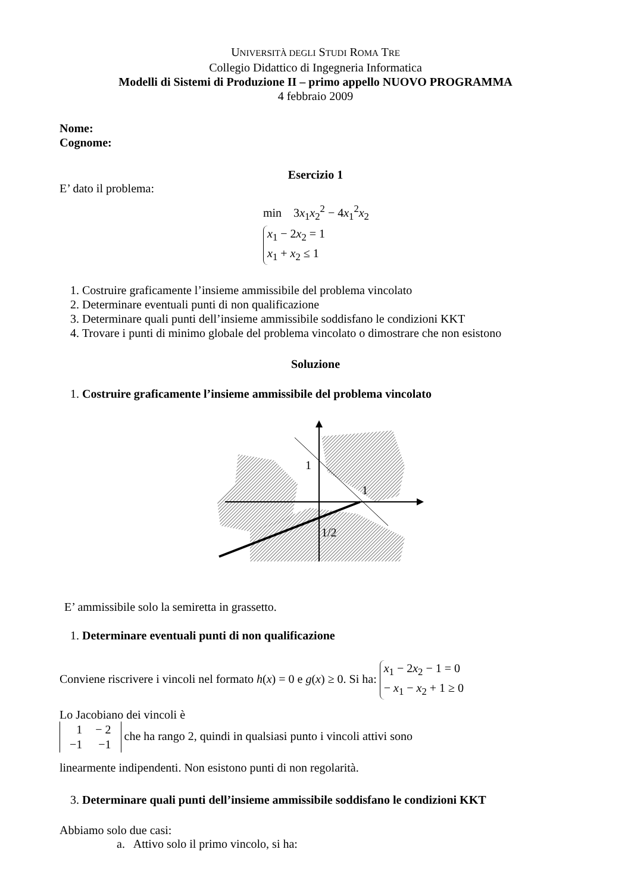UNIVERSITÀ DEGLI STUDI ROMA TRE
Collegio Didattico di Ingegneria Informatica
Modelli di Sistemi di Produzione II – primo appello NUOVO PROGRAMMA
4 febbraio 2009
Nome:
Cognome:
Esercizio 1
E’ dato il problema:
min 3x<sub>1</sub>x<sub>2</sub><sup>2</sup> − 4x<sub>1</sub><sup>2</sup>x<sub>2</sub>
x<sub>1</sub> − 2x<sub>2</sub> = 1
x<sub>1</sub> + x<sub>2</sub> ≤ 1
1. Costruire graficamente l’insieme ammissibile del problema vincolato
2. Determinare eventuali punti di non qualificazione
3. Determinare quali punti dell’insieme ammissibile soddisfano le condizioni KKT
4. Trovare i punti di minimo globale del problema vincolato o dimostrare che non esistono
Soluzione
1. Costruire graficamente l’insieme ammissibile del problema vincolato
1
1
1/2
E’ ammissibile solo la semiretta in grassetto.
1. Determinare eventuali punti di non qualificazione
Conviene riscrivere i vincoli nel formato h(x) = 0 e g(x) ≥ 0. Si ha: x<sub>1</sub> − 2x<sub>2</sub> − 1 = 0
− x<sub>1</sub> − x<sub>2</sub> + 1 ≥ 0
Lo Jacobiano dei vincoli è
| 1 | − 2 |
| −1 | −1 |
che ha rango 2, quindi in qualsiasi punto i vincoli attivi sono
linearmente indipendenti. Non esistono punti di non regolarità.
3. Determinare quali punti dell’insieme ammissibile soddisfano le condizioni KKT
Abbiamo solo due casi:
a. Attivo solo il primo vincolo, si ha: